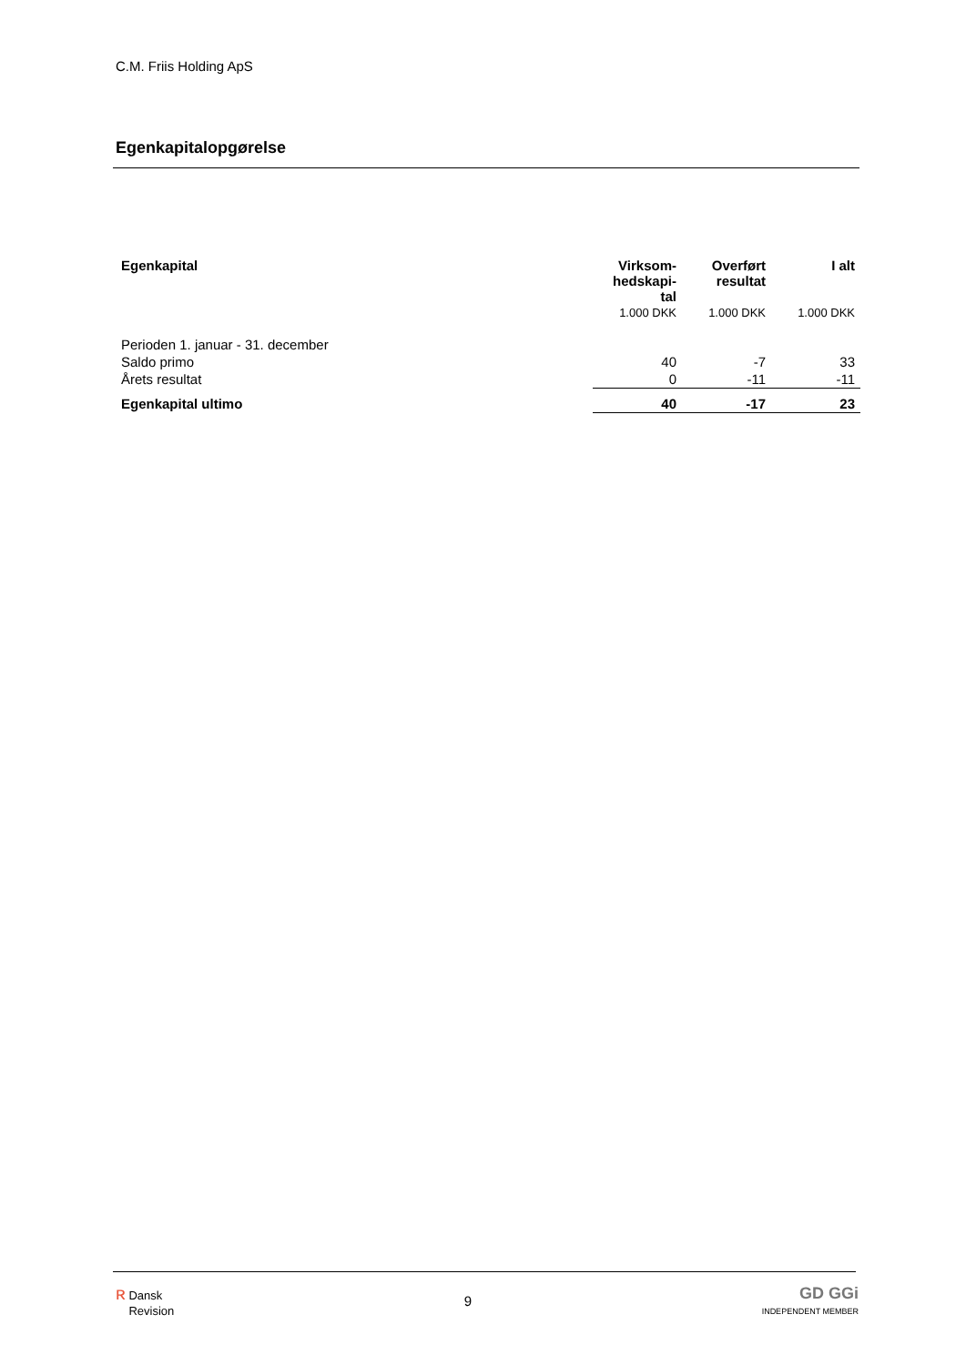C.M. Friis Holding ApS
Egenkapitalopgørelse
| Egenkapital | Virksom- hedskapi- tal | Overført resultat | I alt |
| --- | --- | --- | --- |
| | 1.000 DKK | 1.000 DKK | 1.000 DKK |
| Perioden 1. januar - 31. december | | | |
| Saldo primo | 40 | -7 | 33 |
| Årets resultat | 0 | -11 | -11 |
| Egenkapital ultimo | 40 | -17 | 23 |
ʀ Dansk
Revision
9
GD GGi
INDEPENDENT MEMBER